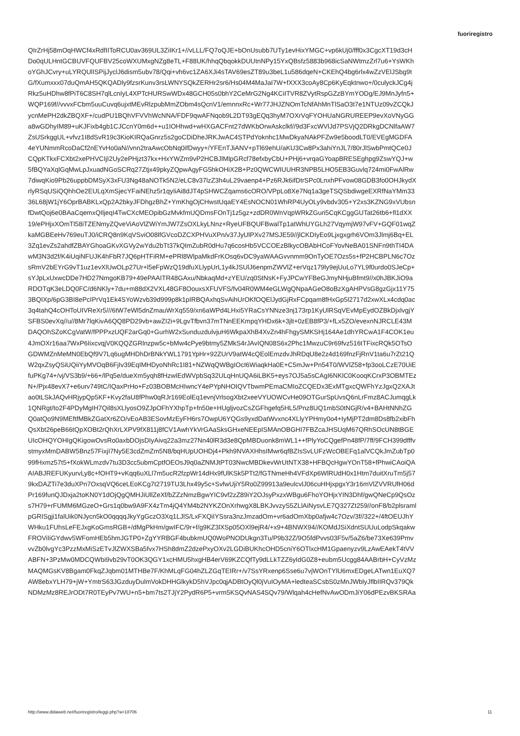fuoriregistro
QIrZrHj58mOqHWCf4xRdfIIToRCU0av369UL3ZiIKr1+//vLLL/FQ7oQJE+bOnUsubb7UTy1evHixYMGC+vp6kUj0/fff0x3CgcXT19d3cH
Do0qULHntGCBUVFQUFBV25coWXUMxgNZg8eTL+F88UK/hhqQbqokkDUUtnNPy15YxQBsfz5883b968icSaNWtmzZrl7u6+YsWKh
oYGhJCvry+uLYRQUlISPijJyclJ6dism5ubv78/Qqi+vh6vc1ZA6XJi4sTAV69esZT89u3beL1u586dqeN+CKEhQ4bg6rlx4wZzVElJSbg9t
G/fXumxxx07duQmAH5QKQADly9fzsrKunv3rsLWNYSQkZERHr2sr6/Hs04M4MaJaI7W+fXXX3coAy8Cp6KyEqktnwo+/0culyckJCg4j
Rkz5uHDhw8fPiT6C8SH7qlLcnIyL4XPTcHURSwWDx48GCH05s0bhY2CeMrG2Ng4KCiITVR8ZVytRspGZzBYmYODg/EJ9MnJyfn5+
WQP169f//vvvxFCbm5uuCuvq6ujxtMEvRlzpubMmZObm4sQcnV1/emnnxRc+Wr77JHJZNOmTcNfAhMnTlSaO3t7e1NTUz09vZCQkJ
ycnMePH2dkZBQXF+/cudPU1BQhVFVVhWcNNA/FDF9qwAFNqob9L2DT93gEQq3hyM7OXrVqFYOHUaNGRUREEP9evXoVNyGG
a8wGDhyIM89+uKJFixb4gb1CJCcnY0m6d++u1IOHhwd+wHXGACFnt27dWKbOrwAskclkf//9d3FxcWVlJd7PSVjQ2DRkgDCNlfaAW7
ZsUSrkggUL+vfvz1I8dSvR19c3KioKIRQaGnrz5s2goCDiDheJRKJwAC4STPdYoknhc1MwDkyaNAkPFZw9e5boodLT0/EVEgMGDFA
4eYUNmmRcoDaCf2nEYvHo0aN//vnn2traAwcObNq0ifDwyy+/YFEnTJiANV+pTl69ehU/aKU3Cw8Px3ahiYnJL7/80rJlSwbPmtQCe0J
CQpKTkxFCXbt2xePHVCIjI2Uy2ePHjzt37kx+HxYWZm9vP2HCBJlMlpGRcf78efxbyCbU+PHj6+vrqaGYoapBRESEghpg9ZswYQJ+w
5fBQYaXqlGqMwLpJxuadNGoSCRq27Ztjx49pkyZQpwAgyFG5hkOHiX2B+Pz0QWCWIUUHR3NPB5LHO5EB3Guvlq724mi0FwAlRw
7diwqKio9Pb26uppbDMSyX3xFU3Ng48aNOTk5N2/eLC8v37lzZ3h4uL29vaenp4+Pz6RJk6ifDtrSPc0LnxhPFvow08GDB3fo0OHJkydX
rlyRSqUSiQQhhOe2EULqXmSjecYFaiNEhz5r1qyIiAi8dJT4pSHWCZqams6cORO/VPpLo8Xe7Nq1a3geTSQSbdiwgeEXRfNaYMm33
36L68jW1jY6OprBABKLxQp2A2bkyJFDhgzBhZ+YmKhgOjCHwstUqaEY4EsNOCN01WhRP4UyOLy9vbdv305+Y2xs3KZNG9xVUbsn
fDwtQoj6e0BAaCqemxQIljeqI4TwCXcMEOpibGzMvkfmUQDmsFOnTj1z5gz+zdDR0WnVqpWRkZGuri5CqKCggGUTat26tb6+fl1dXX
19/ePHjxXOmTl58iTZENmyZQveViAoVlZWiYmJW7ZsOXLkyLNnz+RyeUFBQUFBwalTp1atWhUYGLh27VqymjW97vFV+GQF01wqZ
kaMGBEeHv769euTJ0/iCRQ8n9KqVSviO08lfGVcoDZCXPHVuXPn/v37JyUlPXv27MSJE59//jlCKDIyEo9Ljxgxgrh6VOm3Jlmj6Bq+EL
3Zq1evZs2ahdfZBAYGhoaGKvXGVy2wYdu2bTt37kQImZubR0dHu7q6cosHb5VCCOEzBlkycOBAbHCoFYovNeBA01SNFn9thTI4DA
wM3N3d2f/K4iUqiNFUJK4hFbR7JQ6pHTFiRM+ePRl8WlpaMkdFrKOsq6vDC9yaWAAGvvnmm9OnTyOE7Ozs5s+fP2HCBPLN6c7Oz
sRmV2bEYrG9vT1uz1evXlUwOLp27Ur+l5eFpWzQ19dfuXLlypUrL1y4kJSUlJ6enpmZWVlZ+erVqz179ly9ejUuLo7YL9f0urdo0SJeCp+
sYJpLxUxwcDDe7HD27NmgoKB79+49ePAAITR48GAxu/NbkaqMd+zYEU/zq0StNsK+FyJPCwYFBeGJmyNHjuBfmt9//x0hJBKJiO9a
RDOTqK3eLDQ0FC/d6NKly+7du+m88dX2VXL48GF8OouxsXFUVFS/fv04R0WM4eGLWgQNpaAGeO8oBzXgAHPVsG8gzGjx11Y75
3BQIXp/6pG3BI8ePcIPrVq1Ek4SYoWzvb39d999p8k1pIRBQAxhqSvAihUrOKfOQElJydGjRxFCpqam8fHxGp5l2717d2xwXLx4cdq0ac
3q4tahQ4cOHToUIVReXr5///6tW7eWl5dnZmauWrXq559/xn6aWPd4LHxi5YRaCsYNNze3nj173rp1KyUlRSqVEvMpEydOZBkDjxlvgjY
SFBS0evXq//u//8Mr7lqKivA6QQ8PD29vb+awZI2i+9LgvTfbvn37mTNnEEKmpqYHDx6k+3jlt+0zEB8fP3/+fLx5ZO/evexnNJRCLE43M
DAQOhSZoKCgVatW/fPPPxzUQF2arGq0+GurhW2xSunduzdulvjuH6WkpaXhB4XvZn4hFhgySMKSHj164Ae1dhYRCwA1F4COK1eu
4JmOXr16aa7WxP6IixcvqjV0KQQZGRlnzpw5c+bMw4cPye9btmy5ZMkS4rJAvIQN08S6x2Phc1MwzuC9r69fvz516tTFixcRQk5OTsO
GDWMZnMeMN0EbQf9V7Lq6ugMHDhDrBNkYWL1791YpHr+92ZUrV9atW4cQEolEmzdvJhRDqU8e2z4d169fnzFjRnV1ta6u7rZt21Q
W2qxZsyQSiUQiiYyMVOqB6FjIv39EqIMHDyoNhRc1I81+NZWqQWBgIOcI6WiaqkHa0E+C5mJw+Pn54T0/WVlZ58+fp3ooLCzE70UiE
fuPKg74+/vj/VS3b9/+66+/lPq5e/dueXm5yqh8fHzwIEdWVpbSq32ULqHnUQA6iLBK5+eys7OJ5a5sCAgI6NKlC0KooqKCrxP3OBMTEz
N+/Pjx48evX7+e6urv749tC/IQaxPrHo+Fz03BOBMcHIwncY4ePYpNHOIQVTbwmPEmaCMIoZCQEDx3ExMTgxcQWFhYzJgxQ2XAJt
ao0tLSkJAQvHRjypQp5KF+Kvy2faU8fPhw0qRJr169EolEq1evnjVrlsogXbt2xeeVYUOWCvHe09OTGurSpUvsQ6nLrFmz8ACJumqgLk
1QNRgt/to2F4PDyMgIH7Qil8sXLlyosO9ZJpOFhYXhpTp+fn50e+HUgljvozCsZGFhgefq5HL5/Pnz8UQ1mbS0tNGjR/v4+BAHtNNhZG
Q0atQo9N9MEftfMBkZGatXr6ZO/vEoAB3ESovMzEyFH6rs7OwpU6YQGs9yxdDatWvxnc4XLlyYPHmy0o4+IyMjPT2dm8Ds8fb2xibFh
QsXbt26peB66tQpXOBt2rQhXrLXPV9fX811j8fCV1AwhYkVrGAaSksGHxeNEEpISMAnOBGHI7FBZcaJHSUqM67QRhSOcUN8tBGE
UIcOHQYOHIgQKigowOvsRo0axbDOjsDIyAivq22a3mz27Nn40lR3d3e8QpMBDuonk8mWL1++fPlyYoCQgefPn48fP/7ff/9FCH399dfffv
stmyxMmDABW5Bnz57FixjI7Ny5E3cdZmZm5N8/bqHUpUOHDj4+Pkh9NVAXHhsIMwr6qfBZIsSvLUFzWcOBEFq1alVCQkJmZubTp0
99fHxmz57t5+fXokWLmzdv7tu3D3cc5ubmCptfOEOsJ9q0aZNMJtPT03NwcMBDkevWrUtNTX38+HFBQcHgwYOnT58+fPhwiCAoiQA
AIABJREFUKyurvLy8c+fOHT9+vKqq6uXLl7m5ucR2fzpWr14dHx9fUlKSk5PTt2/fGTNmeHh4VFdXp6WlRUdH0x1Htm7duitXruTm5j57
9kxDAZTi7e3duXPn7OxsqVQ6ceLEoKCg7t2719TU3Lhx49y5c+SvfwUjiY5Ro0Z99913a9eulcvlJ06cuHHjxpgxY3r16mVlZVVRUfH06d
Pr169funQJDxja2toKN0Y1dOjQgQMHJiUllZeXf/bZZzNmzBgwYIC9vf2zZ89iY2OJsyPxzxWBgu6FhoYOHjxYIN3Dhf/gwQNeCp9QsOz
s7H79+rFUMM6MGzeO+Grs1q0bw9A9FX4zTm4jQ4YM4b2NYKZOnXrhwgX8LBKJvvzyS5ZLlAiNysvLE7Q327Zt259//onF8/b2plsraml
pGRISgji1falUik0NJycn5kO0qqqqJkyYgGczO3Xq1LJlS/LxFXQiIYSsra3nzJmzadOm+vr6adOmXbp0afjw4c7Ozv/3f//322+/4ftOEUJhY
WHku1FUhsLeFEJxgKoGmsRGB+/dMgPkHm/gwIFC/9r+f/g9KZ3lXSp05OXl9ejR4/+x9+4BNWX94//KOMdJSiXdntSUUuLodpSkqakw
FROViIiGYdwv5WFomHEb5hmJGTP0+ZgYYRBGF4bubkmUQ0WoPNODUkgn3Tu/P9b32Z/9O5fdPvvs03F5v/5aZ6/be73Xe639Pmv
vvZb0lvgYc3PzzMxMiSzETvJlZWXSBa5fvx7HSh8dmZ2dzePxyOXv2LGDiBUKhcOHD5cniY6OTlxcHM1Gpaenyzv9LzAwEAekT4tVV
ABFN+3PzMw0MDCQWbi9vb29vT0OK3QGY1xcHMU5hxgHB4erV69KZCQfTy9dLLkTZZ6yIdG0Z8+eubm5Ucgg84AABrbH+CyVzMz
MAQMGsKV8Bgam0FkqZJqbm01MTHBe7F/KhMLqFG04hZLZGqTEIRr+/v7SsYRxenp6Sse6u7vjWOnTYlU6mxEDgeLATwn1EuXQ7
AW8ebxYLH79+jW+YmtrS63JGzduyDulmVokDHHGlkykD5hVJpc0qjADBtOyQl0jVuIOyMA+ledteaSCsbS0zMnJWblyJflbIIRQv379Qk
NDMzMz8REJrODt7R0TEyPv7WU+n5+bm7ts2TJjY2PydR6P5+vrm5KSQvNAS4SQv79/Wlqah4cHefNvAwODmJiY06dPEzvBKSRAa
http://www.didaweb.net/fuoriregistro/leggi.php?a=18706 11